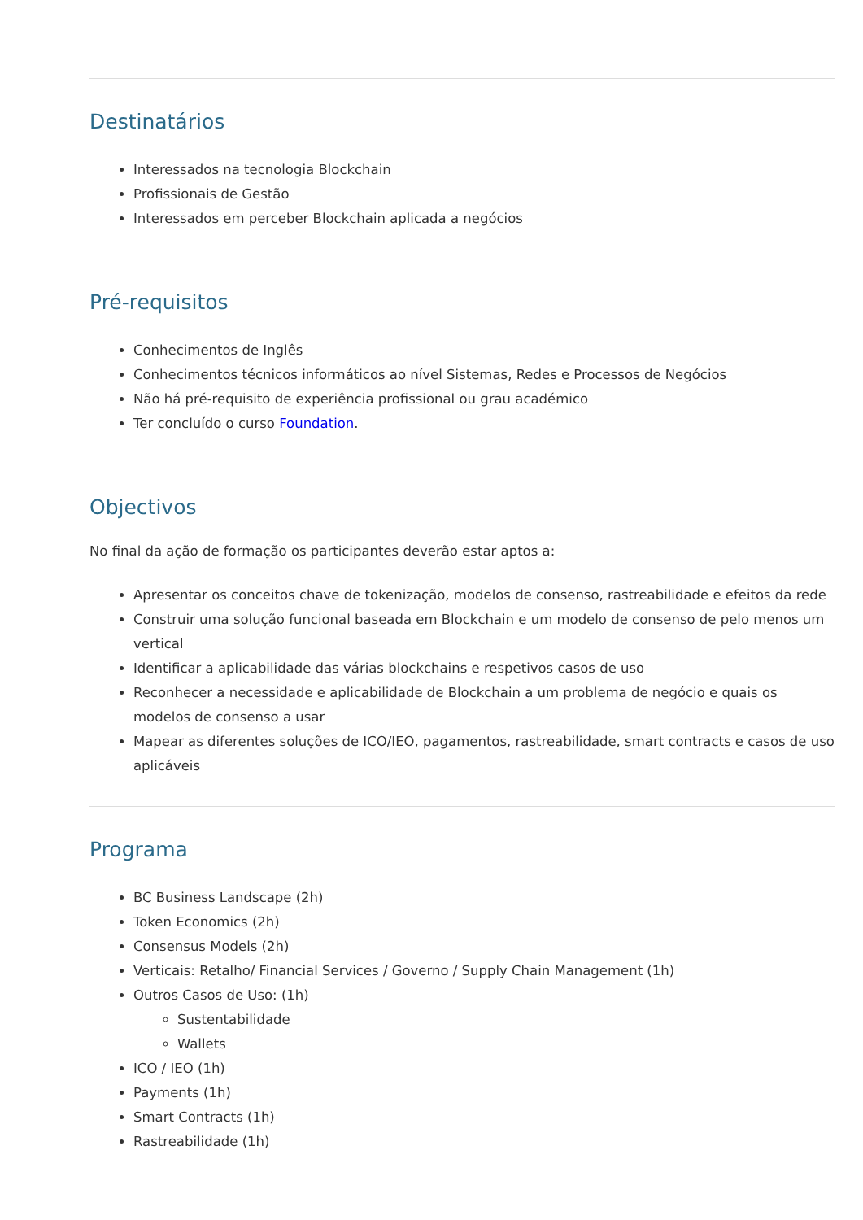Destinatários
Interessados na tecnologia Blockchain
Profissionais de Gestão
Interessados em perceber Blockchain aplicada a negócios
Pré-requisitos
Conhecimentos de Inglês
Conhecimentos técnicos informáticos ao nível Sistemas, Redes e Processos de Negócios
Não há pré-requisito de experiência profissional ou grau académico
Ter concluído o curso Foundation.
Objectivos
No final da ação de formação os participantes deverão estar aptos a:
Apresentar os conceitos chave de tokenização, modelos de consenso, rastreabilidade e efeitos da rede
Construir uma solução funcional baseada em Blockchain e um modelo de consenso de pelo menos um vertical
Identificar a aplicabilidade das várias blockchains e respetivos casos de uso
Reconhecer a necessidade e aplicabilidade de Blockchain a um problema de negócio e quais os modelos de consenso a usar
Mapear as diferentes soluções de ICO/IEO, pagamentos, rastreabilidade, smart contracts e casos de uso aplicáveis
Programa
BC Business Landscape (2h)
Token Economics (2h)
Consensus Models (2h)
Verticais: Retalho/ Financial Services / Governo / Supply Chain Management (1h)
Outros Casos de Uso: (1h)
Sustentabilidade
Wallets
ICO / IEO (1h)
Payments (1h)
Smart Contracts (1h)
Rastreabilidade (1h)